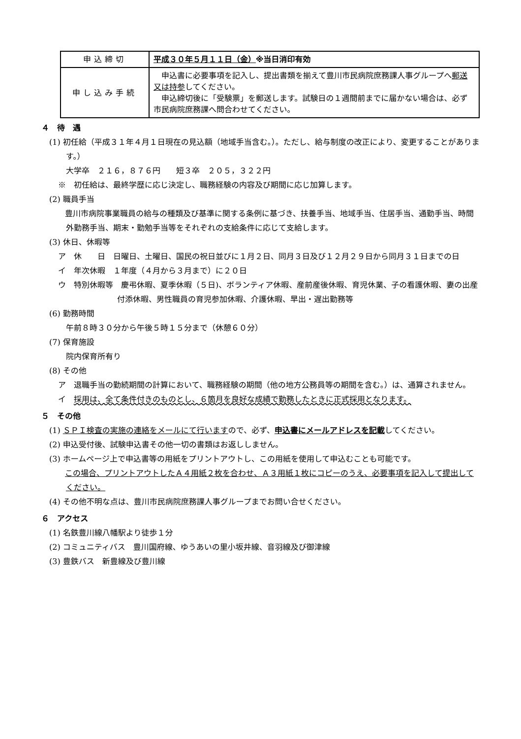| 申込締切 | 平成３０年５月１１日（金） ※当日消印有効 |
| 申し込み手続 | 申込書に必要事項を記入し、提出書類を揃えて豊川市民病院庶務課人事グループへ 郵送又は持参 してください。 申込締切後に「受験票」を郵送します。試験日の１週間前までに届かない場合は、必ず市民病院庶務課へ問合わせてください。 |
４　待　遇
(1) 初任給（平成３１年４月１日現在の見込額（地域手当含む。）。ただし、給与制度の改正により、変更することがあります。）
大学卒　２１６，８７６円　　短３卒　２０５，３２２円
※　初任給は、最終学歴に応じ決定し、職務経験の内容及び期間に応じ加算します。
(2) 職員手当
　　豊川市病院事業職員の給与の種類及び基準に関する条例に基づき、扶養手当、地域手当、住居手当、通勤手当、時間外勤務手当、期末・勤勉手当等をそれぞれの支給条件に応じて支給します。
(3) 休日、休暇等
ア　休　　日　日曜日、土曜日、国民の祝日並びに１月２日、同月３日及び１２月２９日から同月３１日までの日
イ　年次休暇　１年度（４月から３月まで）に２０日
ウ　特別休暇等　慶弔休暇、夏季休暇（５日)、ボランティア休暇、産前産後休暇、育児休業、子の看護休暇、妻の出産付添休暇、男性職員の育児参加休暇、介護休暇、早出・遅出勤務等
(6) 勤務時間
午前８時３０分から午後５時１５分まで（休憩６０分）
(7) 保育施設
院内保育所有り
(8) その他
ア　退職手当の勤続期間の計算において、職務経験の期間（他の地方公務員等の期間を含む。）は、通算されません。
イ　採用は、全て条件付きのものとし、６箇月を良好な成績で勤務したときに正式採用となります。
５　その他
(1) ＳＰＩ検査の実施の連絡をメールにて行いますので、必ず、申込書にメールアドレスを記載してください。
(2) 申込受付後、試験申込書その他一切の書類はお返ししません。
(3) ホームページ上で申込書等の用紙をプリントアウトし、この用紙を使用して申込むことも可能です。
　　この場合、プリントアウトしたＡ４用紙２枚を合わせ、Ａ３用紙１枚にコピーのうえ、必要事項を記入して提出してください。
(4) その他不明な点は、豊川市民病院庶務課人事グループまでお問い合せください。
６　アクセス
(1) 名鉄豊川線八幡駅より徒歩１分
(2) コミュニティバス　豊川国府線、ゆうあいの里小坂井線、音羽線及び御津線
(3) 豊鉄バス　新豊線及び豊川線